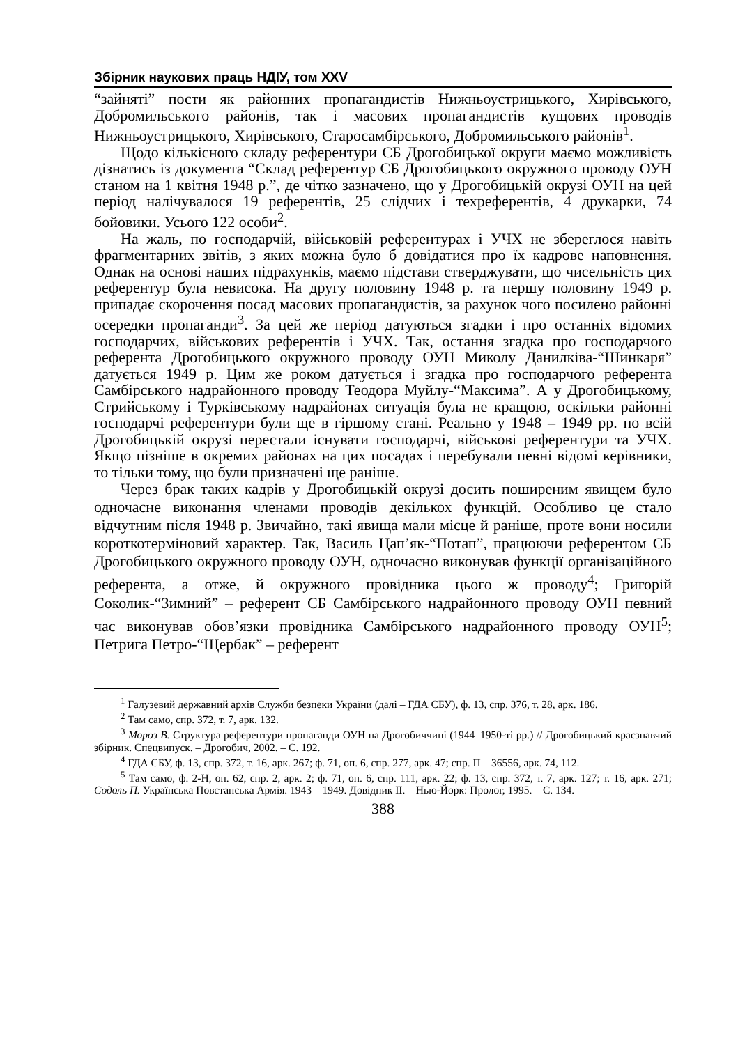Збірник наукових праць НДІУ, том XXV
“зайняті” пости як районних пропагандистів Нижньоустрицького, Хирівського, Добромильського районів, так і масових пропагандистів кущових проводів Нижньоустрицького, Хирівського, Старосамбірського, Добромильського районів<sup>1</sup>.
Щодо кількісного складу референтури СБ Дрогобицької округи маємо можливість дізнатись із документа “Склад референтур СБ Дрогобицького окружного проводу ОУН станом на 1 квітня 1948 р.”, де чітко зазначено, що у Дрогобицькій окрузі ОУН на цей період налічувалося 19 референтів, 25 слідчих і техреферентів, 4 друкарки, 74 бойовики. Усього 122 особи<sup>2</sup>.
На жаль, по господарчій, військовій референтурах і УЧХ не збереглося навіть фрагментарних звітів, з яких можна було б довідатися про їх кадрове наповнення. Однак на основі наших підрахунків, маємо підстави стверджувати, що чисельність цих референтур була невисока. На другу половину 1948 р. та першу половину 1949 р. припадає скорочення посад масових пропагандистів, за рахунок чого посилено районні осередки пропаганди<sup>3</sup>. За цей же період датуються згадки і про останніх відомих господарчих, військових референтів і УЧХ. Так, остання згадка про господарчого референта Дрогобицького окружного проводу ОУН Миколу Данилківа-“Шинкаря” датується 1949 р. Цим же роком датується і згадка про господарчого референта Самбірського надрайонного проводу Теодора Муйлу-“Максима”. А у Дрогобицькому, Стрийському і Турківському надрайонах ситуація була не кращою, оскільки районні господарчі референтури були ще в гіршому стані. Реально у 1948 – 1949 рр. по всій Дрогобицькій окрузі перестали існувати господарчі, військові референтури та УЧХ. Якщо пізніше в окремих районах на цих посадах і перебували певні відомі керівники, то тільки тому, що були призначені ще раніше.
Через брак таких кадрів у Дрогобицькій окрузі досить поширеним явищем було одночасне виконання членами проводів декількох функцій. Особливо це стало відчутним після 1948 р. Звичайно, такі явища мали місце й раніше, проте вони носили короткотерміновий характер. Так, Василь Цап’як-“Потап”, працюючи референтом СБ Дрогобицького окружного проводу ОУН, одночасно виконував функції організаційного референта, а отже, й окружного провідника цього ж проводу<sup>4</sup>; Григорій Соколик-“Зимний” – референт СБ Самбірського надрайонного проводу ОУН певний час виконував обов’язки провідника Самбірського надрайонного проводу ОУН<sup>5</sup>; Петрига Петро-“Щербак” – референт
<sup>1</sup> Галузевий державний архів Служби безпеки України (далі – ГДА СБУ), ф. 13, спр. 376, т. 28, арк. 186.
<sup>2</sup> Там само, спр. 372, т. 7, арк. 132.
<sup>3</sup> Мороз В. Структура референтури пропаганди ОУН на Дрогобиччині (1944–1950-ті рр.) // Дрогобицький краєзнавчий збірник. Спецвипуск. – Дрогобич, 2002. – С. 192.
<sup>4</sup> ГДА СБУ, ф. 13, спр. 372, т. 16, арк. 267; ф. 71, оп. 6, спр. 277, арк. 47; спр. П – 36556, арк. 74, 112.
<sup>5</sup> Там само, ф. 2-Н, оп. 62, спр. 2, арк. 2; ф. 71, оп. 6, спр. 111, арк. 22; ф. 13, спр. 372, т. 7, арк. 127; т. 16, арк. 271; Содоль П. Українська Повстанська Армія. 1943 – 1949. Довідник ІІ. – Нью-Йорк: Пролог, 1995. – С. 134.
388